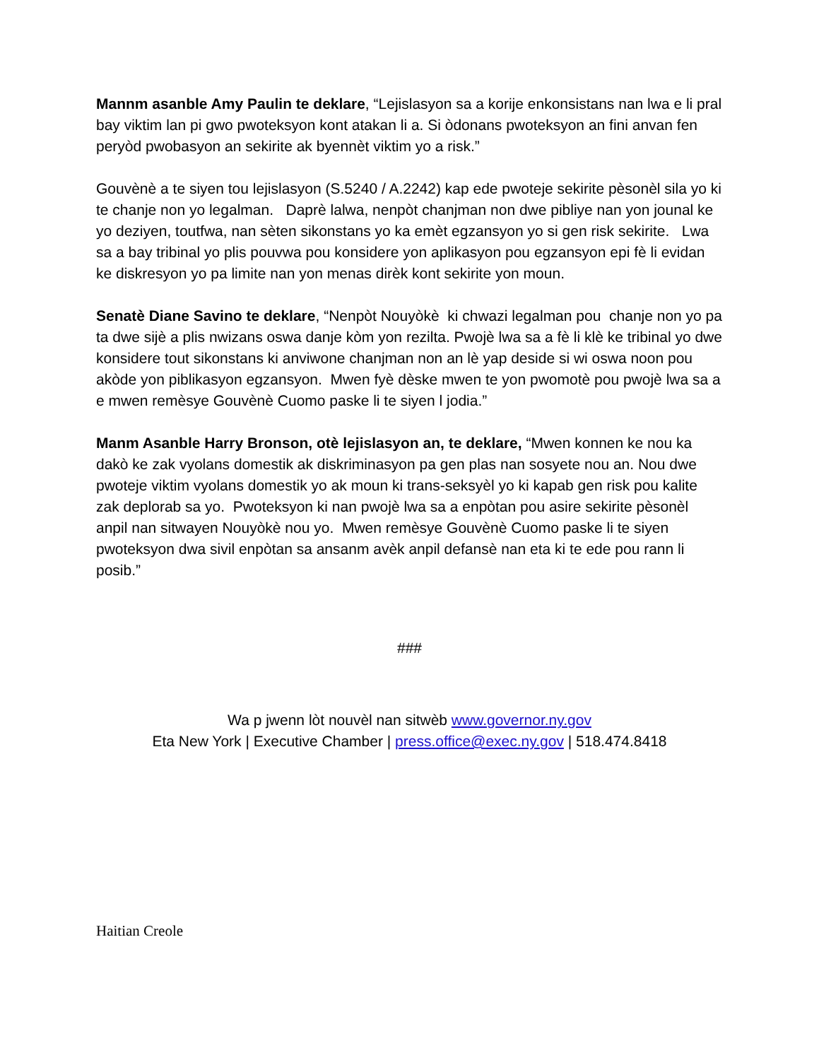Mannm asanble Amy Paulin te deklare, “Lejislasyon sa a korije enkonsistans nan lwa e li pral bay viktim lan pi gwo pwoteksyon kont atakan li a. Si òdonans pwoteksyon an fini anvan fen peryòd pwobasyon an sekirite ak byennèt viktim yo a risk.”
Gouvènè a te siyen tou lejislasyon (S.5240 / A.2242) kap ede pwoteje sekirite pèsonèl sila yo ki te chanje non yo legalman. Daprè lalwa, nenpòt chanjman non dwe pibliye nan yon jounal ke yo deziyen, toutfwa, nan sèten sikonstans yo ka emèt egzansyon yo si gen risk sekirite. Lwa sa a bay tribinal yo plis pouvwa pou konsidere yon aplikasyon pou egzansyon epi fè li evidan ke diskresyon yo pa limite nan yon menas dirèk kont sekirite yon moun.
Senatè Diane Savino te deklare, “Nenpòt Nouyòkè ki chwazi legalman pou chanje non yo pa ta dwe sijè a plis nwizans oswa danje kòm yon rezilta. Pwojè lwa sa a fè li klè ke tribinal yo dwe konsidere tout sikonstans ki anviwone chanjman non an lè yap deside si wi oswa noon pou akòde yon piblikasyon egzansyon. Mwen fyè dèske mwen te yon pwomotè pou pwojè lwa sa a e mwen remèsye Gouvènè Cuomo paske li te siyen l jodia.”
Manm Asanble Harry Bronson, otè lejislasyon an, te deklare, “Mwen konnen ke nou ka dakò ke zak vyolans domestik ak diskriminasyon pa gen plas nan sosyete nou an. Nou dwe pwoteje viktim vyolans domestik yo ak moun ki trans-seksyèl yo ki kapab gen risk pou kalite zak deplorab sa yo. Pwoteksyon ki nan pwojè lwa sa a enpòtan pou asire sekirite pèsonèl anpil nan sitwayen Nouyòkè nou yo. Mwen remèsye Gouvènè Cuomo paske li te siyen pwoteksyon dwa sivil enpòtan sa ansanm avèk anpil defansè nan eta ki te ede pou rann li posib.”
###
Wa p jwenn lòt nouvèl nan sitwèb www.governor.ny.gov
Eta New York | Executive Chamber | press.office@exec.ny.gov | 518.474.8418
Haitian Creole